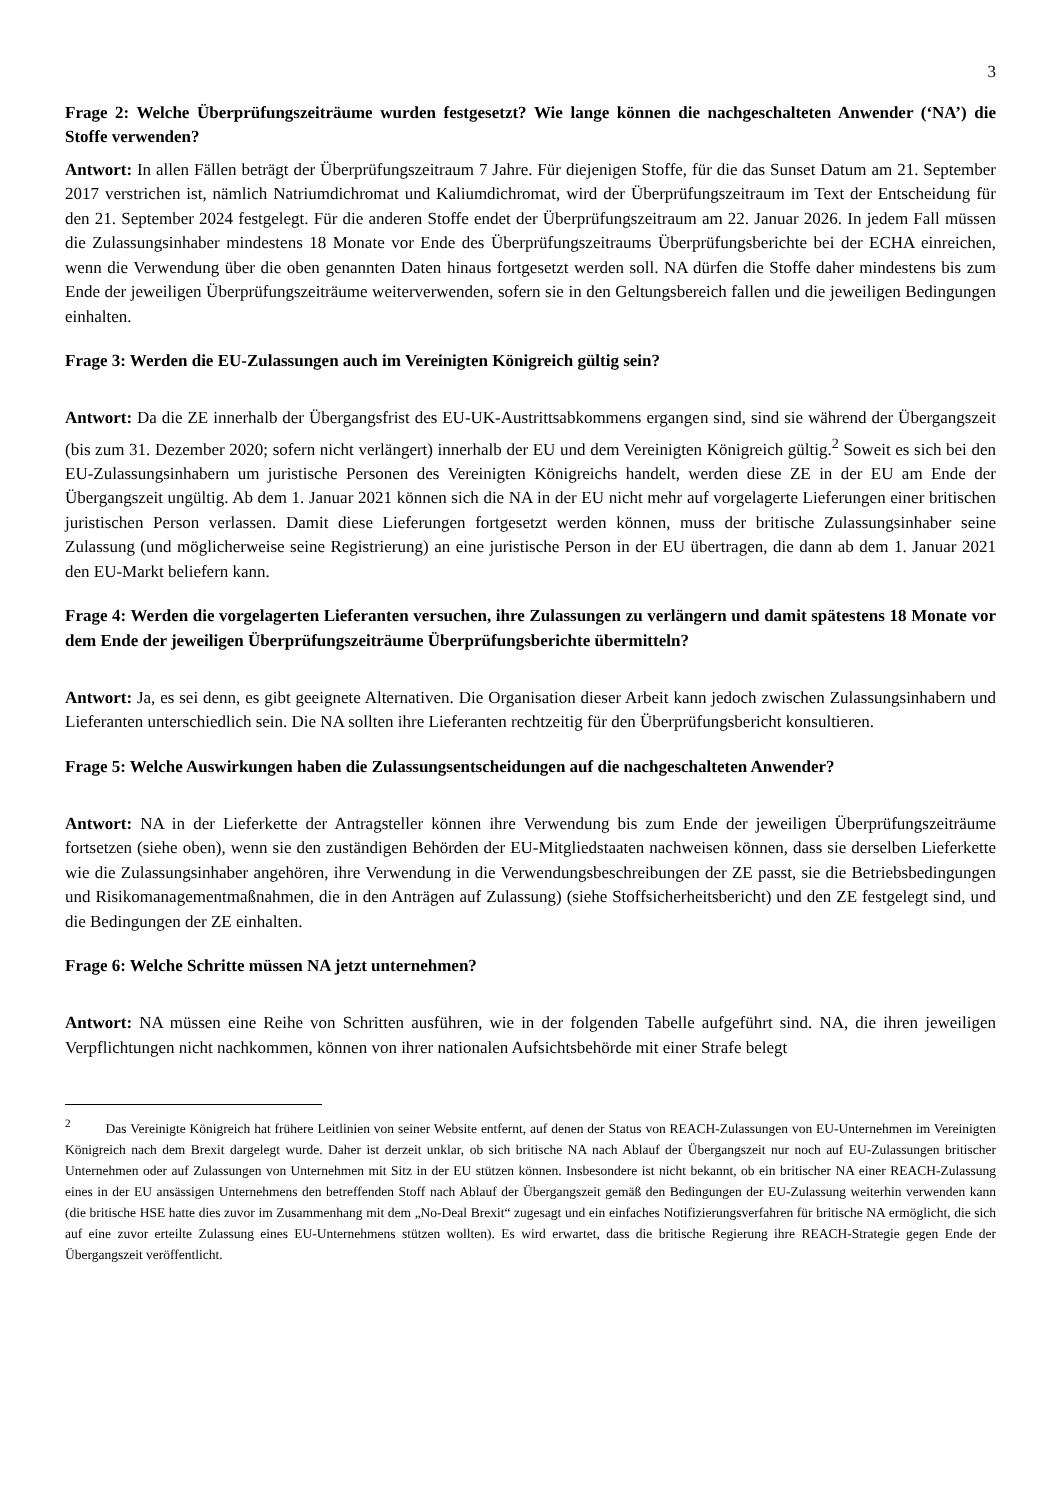3
Frage 2: Welche Überprüfungszeiträume wurden festgesetzt? Wie lange können die nachgeschalteten Anwender (‘NA’) die Stoffe verwenden?
Antwort: In allen Fällen beträgt der Überprüfungszeitraum 7 Jahre. Für diejenigen Stoffe, für die das Sunset Datum am 21. September 2017 verstrichen ist, nämlich Natriumdichromat und Kaliumdichromat, wird der Überprüfungszeitraum im Text der Entscheidung für den 21. September 2024 festgelegt. Für die anderen Stoffe endet der Überprüfungszeitraum am 22. Januar 2026. In jedem Fall müssen die Zulassungsinhaber mindestens 18 Monate vor Ende des Überprüfungszeitraums Überprüfungsberichte bei der ECHA einreichen, wenn die Verwendung über die oben genannten Daten hinaus fortgesetzt werden soll. NA dürfen die Stoffe daher mindestens bis zum Ende der jeweiligen Überprüfungszeiträume weiterverwenden, sofern sie in den Geltungsbereich fallen und die jeweiligen Bedingungen einhalten.
Frage 3: Werden die EU-Zulassungen auch im Vereinigten Königreich gültig sein?
Antwort: Da die ZE innerhalb der Übergangsfrist des EU-UK-Austrittsabkommens ergangen sind, sind sie während der Übergangszeit (bis zum 31. Dezember 2020; sofern nicht verlängert) innerhalb der EU und dem Vereinigten Königreich gültig.<sup>2</sup> Soweit es sich bei den EU-Zulassungsinhabern um juristische Personen des Vereinigten Königreichs handelt, werden diese ZE in der EU am Ende der Übergangszeit ungültig. Ab dem 1. Januar 2021 können sich die NA in der EU nicht mehr auf vorgelagerte Lieferungen einer britischen juristischen Person verlassen. Damit diese Lieferungen fortgesetzt werden können, muss der britische Zulassungsinhaber seine Zulassung (und möglicherweise seine Registrierung) an eine juristische Person in der EU übertragen, die dann ab dem 1. Januar 2021 den EU-Markt beliefern kann.
Frage 4: Werden die vorgelagerten Lieferanten versuchen, ihre Zulassungen zu verlängern und damit spätestens 18 Monate vor dem Ende der jeweiligen Überprüfungszeiträume Überprüfungsberichte übermitteln?
Antwort: Ja, es sei denn, es gibt geeignete Alternativen. Die Organisation dieser Arbeit kann jedoch zwischen Zulassungsinhabern und Lieferanten unterschiedlich sein. Die NA sollten ihre Lieferanten rechtzeitig für den Überprüfungsbericht konsultieren.
Frage 5: Welche Auswirkungen haben die Zulassungsentscheidungen auf die nachgeschalteten Anwender?
Antwort: NA in der Lieferkette der Antragsteller können ihre Verwendung bis zum Ende der jeweiligen Überprüfungszeiträume fortsetzen (siehe oben), wenn sie den zuständigen Behörden der EU-Mitgliedstaaten nachweisen können, dass sie derselben Lieferkette wie die Zulassungsinhaber angehören, ihre Verwendung in die Verwendungsbeschreibungen der ZE passt, sie die Betriebsbedingungen und Risikomanagementmaßnahmen, die in den Anträgen auf Zulassung) (siehe Stoffsicherheitsbericht) und den ZE festgelegt sind, und die Bedingungen der ZE einhalten.
Frage 6: Welche Schritte müssen NA jetzt unternehmen?
Antwort: NA müssen eine Reihe von Schritten ausführen, wie in der folgenden Tabelle aufgeführt sind. NA, die ihren jeweiligen Verpflichtungen nicht nachkommen, können von ihrer nationalen Aufsichtsbehörde mit einer Strafe belegt
<sup>2</sup> Das Vereinigte Königreich hat frühere Leitlinien von seiner Website entfernt, auf denen der Status von REACH-Zulassungen von EU-Unternehmen im Vereinigten Königreich nach dem Brexit dargelegt wurde. Daher ist derzeit unklar, ob sich britische NA nach Ablauf der Übergangszeit nur noch auf EU-Zulassungen britischer Unternehmen oder auf Zulassungen von Unternehmen mit Sitz in der EU stützen können. Insbesondere ist nicht bekannt, ob ein britischer NA einer REACH-Zulassung eines in der EU ansässigen Unternehmens den betreffenden Stoff nach Ablauf der Übergangszeit gemäß den Bedingungen der EU-Zulassung weiterhin verwenden kann (die britische HSE hatte dies zuvor im Zusammenhang mit dem „No-Deal Brexit“ zugesagt und ein einfaches Notifizierungsverfahren für britische NA ermöglicht, die sich auf eine zuvor erteilte Zulassung eines EU-Unternehmens stützen wollten). Es wird erwartet, dass die britische Regierung ihre REACH-Strategie gegen Ende der Übergangszeit veröffentlicht.